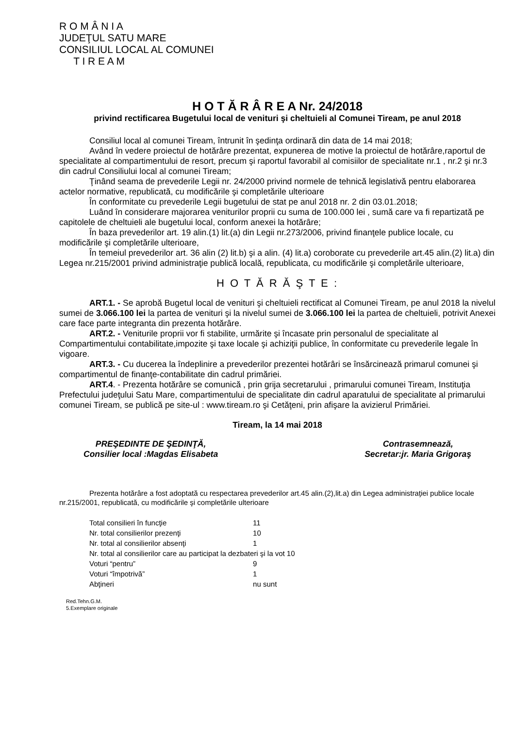R O M Â N I A
JUDEŢUL SATU MARE
CONSILIUL LOCAL AL COMUNEI
T I R E A M
H O T Ă R Â R E A Nr. 24/2018
privind rectificarea Bugetului local de venituri şi cheltuieli al Comunei Tiream, pe anul 2018
Consiliul local al comunei Tiream, întrunit în şedinţa ordinară din data de 14 mai 2018;
Având în vedere proiectul de hotărâre prezentat, expunerea de motive la proiectul de hotărâre,raportul de specialitate al compartimentului de resort, precum şi raportul favorabil al comisiilor de specialitate nr.1 , nr.2 şi nr.3 din cadrul Consiliului local al comunei Tiream;
Ţinând seama de prevederile Legii nr. 24/2000 privind normele de tehnică legislativă pentru elaborarea actelor normative, republicată, cu modificările şi completările ulterioare
În conformitate cu prevederile Legii bugetului de stat pe anul 2018 nr. 2 din 03.01.2018;
Luând în considerare majorarea veniturilor proprii cu suma de 100.000 lei , sumă care va fi repartizată pe capitolele de cheltuieli ale bugetului local, conform anexei la hotărâre;
În baza prevederilor art. 19 alin.(1) lit.(a) din Legii nr.273/2006, privind finanţele publice locale, cu modificările şi completările ulterioare,
În temeiul prevederilor art. 36 alin (2) lit.b) şi a alin. (4) lit.a) coroborate cu prevederile art.45 alin.(2) lit.a) din Legea nr.215/2001 privind administraţie publică locală, republicata, cu modificările şi completările ulterioare,
H O T Ă R Ă Ş T E :
ART.1. - Se aprobă Bugetul local de venituri şi cheltuieli rectificat al Comunei Tiream, pe anul 2018 la nivelul sumei de 3.066.100 lei la partea de venituri şi la nivelul sumei de 3.066.100 lei la partea de cheltuieli, potrivit Anexei care face parte integranta din prezenta hotărâre.
ART.2. - Veniturile proprii vor fi stabilite, urmărite şi încasate prin personalul de specialitate al Compartimentului contabilitate,impozite şi taxe locale şi achiziţii publice, în conformitate cu prevederile legale în vigoare.
ART.3. - Cu ducerea la îndeplinire a prevederilor prezentei hotărâri se însărcinează primarul comunei şi compartimentul de finanţe-contabilitate din cadrul primăriei.
ART.4. - Prezenta hotărâre se comunică , prin grija secretarului , primarului comunei Tiream, Instituţia Prefectului judeţului Satu Mare, compartimentului de specialitate din cadrul aparatului de specialitate al primarului comunei Tiream, se publică pe site-ul : www.tiream.ro şi Cetăţeni, prin afişare la avizierul Primăriei.
Tiream, la 14 mai 2018
PREŞEDINTE DE ŞEDINŢĂ,
Consilier local :Magdas Elisabeta
Contrasemnează,
Secretar:jr. Maria Grigoraş
Prezenta hotărâre a fost adoptată cu respectarea prevederilor art.45 alin.(2),lit.a) din Legea administraţiei publice locale nr.215/2001, republicată, cu modificările şi completările ulterioare
| Total consilieri în funcţie | 11 |
| Nr. total consilierilor prezenţi | 10 |
| Nr. total al consilierilor absenţi | 1 |
| Nr. total al consilierilor care au participat la dezbateri şi la vot 10 | |
| Voturi “pentru” | 9 |
| Voturi “împotrivă” | 1 |
| Abţineri | nu sunt |
Red.Tehn.G.M.
5.Exemplare originale